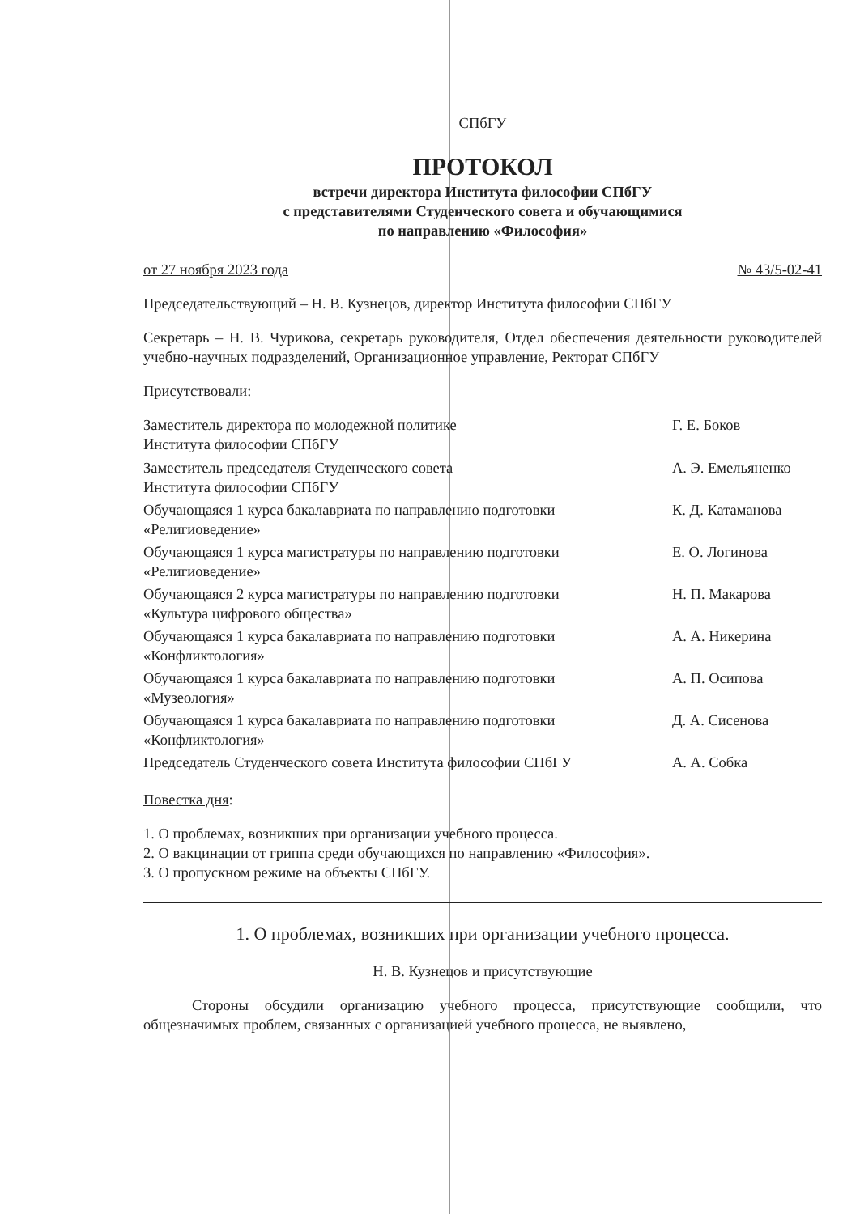СПбГУ
ПРОТОКОЛ
встречи директора Института философии СПбГУ
с представителями Студенческого совета и обучающимися
по направлению «Философия»
от 27 ноября 2023 года № 43/5-02-41
Председательствующий – Н. В. Кузнецов, директор Института философии СПбГУ
Секретарь – Н. В. Чурикова, секретарь руководителя, Отдел обеспечения деятельности руководителей учебно-научных подразделений, Организационное управление, Ректорат СПбГУ
Присутствовали:
| Заместитель директора по молодежной политике Института философии СПбГУ | Г. Е. Боков |
| Заместитель председателя Студенческого совета Института философии СПбГУ | А. Э. Емельяненко |
| Обучающаяся 1 курса бакалавриата по направлению подготовки «Религиоведение» | К. Д. Катаманова |
| Обучающаяся 1 курса магистратуры по направлению подготовки «Религиоведение» | Е. О. Логинова |
| Обучающаяся 2 курса магистратуры по направлению подготовки «Культура цифрового общества» | Н. П. Макарова |
| Обучающаяся 1 курса бакалавриата по направлению подготовки «Конфликтология» | А. А. Никерина |
| Обучающаяся 1 курса бакалавриата по направлению подготовки «Музеология» | А. П. Осипова |
| Обучающаяся 1 курса бакалавриата по направлению подготовки «Конфликтология» | Д. А. Сисенова |
| Председатель Студенческого совета Института философии СПбГУ | А. А. Собка |
Повестка дня:
1. О проблемах, возникших при организации учебного процесса.
2. О вакцинации от гриппа среди обучающихся по направлению «Философия».
3. О пропускном режиме на объекты СПбГУ.
1. О проблемах, возникших при организации учебного процесса.
Н. В. Кузнецов и присутствующие
Стороны обсудили организацию учебного процесса, присутствующие сообщили, что общезначимых проблем, связанных с организацией учебного процесса, не выявлено,